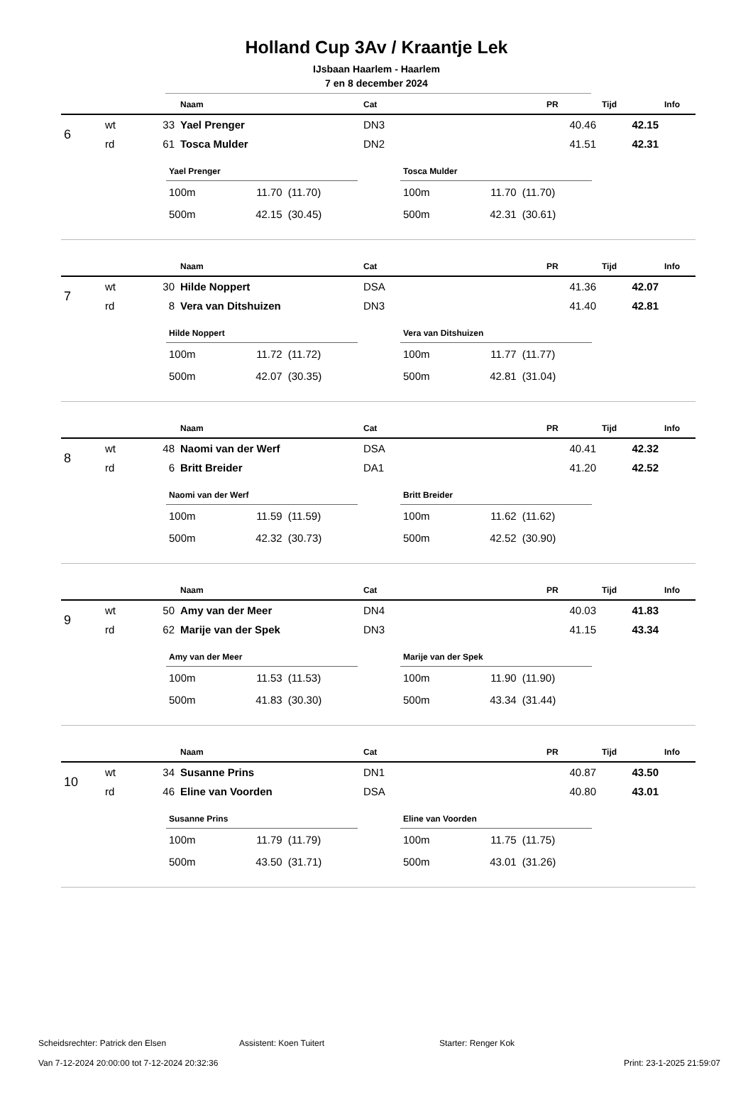Holland Cup 3Av / Kraantje Lek
IJsbaan Haarlem - Haarlem
7 en 8 december 2024
| | | | Naam | Cat | PR | Tijd | Info |
| --- | --- | --- | --- | --- | --- | --- | --- |
| 6 | wt | 33 | Yael Prenger | DN3 | 40.46 | 42.15 | |
| | rd | 61 | Tosca Mulder | DN2 | 41.51 | 42.31 | |
| Yael Prenger | | |
| --- | --- | --- |
| 100m | 11.70 | (11.70) |
| 500m | 42.15 | (30.45) |
| Tosca Mulder | | |
| --- | --- | --- |
| 100m | 11.70 | (11.70) |
| 500m | 42.31 | (30.61) |
| | | | Naam | Cat | PR | Tijd | Info |
| --- | --- | --- | --- | --- | --- | --- | --- |
| 7 | wt | 30 | Hilde Noppert | DSA | 41.36 | 42.07 | |
| | rd | 8 | Vera van Ditshuizen | DN3 | 41.40 | 42.81 | |
| Hilde Noppert | | |
| --- | --- | --- |
| 100m | 11.72 | (11.72) |
| 500m | 42.07 | (30.35) |
| Vera van Ditshuizen | | |
| --- | --- | --- |
| 100m | 11.77 | (11.77) |
| 500m | 42.81 | (31.04) |
| | | | Naam | Cat | PR | Tijd | Info |
| --- | --- | --- | --- | --- | --- | --- | --- |
| 8 | wt | 48 | Naomi van der Werf | DSA | 40.41 | 42.32 | |
| | rd | 6 | Britt Breider | DA1 | 41.20 | 42.52 | |
| Naomi van der Werf | | |
| --- | --- | --- |
| 100m | 11.59 | (11.59) |
| 500m | 42.32 | (30.73) |
| Britt Breider | | |
| --- | --- | --- |
| 100m | 11.62 | (11.62) |
| 500m | 42.52 | (30.90) |
| | | | Naam | Cat | PR | Tijd | Info |
| --- | --- | --- | --- | --- | --- | --- | --- |
| 9 | wt | 50 | Amy van der Meer | DN4 | 40.03 | 41.83 | |
| | rd | 62 | Marije van der Spek | DN3 | 41.15 | 43.34 | |
| Amy van der Meer | | |
| --- | --- | --- |
| 100m | 11.53 | (11.53) |
| 500m | 41.83 | (30.30) |
| Marije van der Spek | | |
| --- | --- | --- |
| 100m | 11.90 | (11.90) |
| 500m | 43.34 | (31.44) |
| | | | Naam | Cat | PR | Tijd | Info |
| --- | --- | --- | --- | --- | --- | --- | --- |
| 10 | wt | 34 | Susanne Prins | DN1 | 40.87 | 43.50 | |
| | rd | 46 | Eline van Voorden | DSA | 40.80 | 43.01 | |
| Susanne Prins | | |
| --- | --- | --- |
| 100m | 11.79 | (11.79) |
| 500m | 43.50 | (31.71) |
| Eline van Voorden | | |
| --- | --- | --- |
| 100m | 11.75 | (11.75) |
| 500m | 43.01 | (31.26) |
Scheidsrechter: Patrick den Elsen Assistent: Koen Tuitert Starter: Renger Kok
Van 7-12-2024 20:00:00 tot 7-12-2024 20:32:36 Print: 23-1-2025 21:59:07